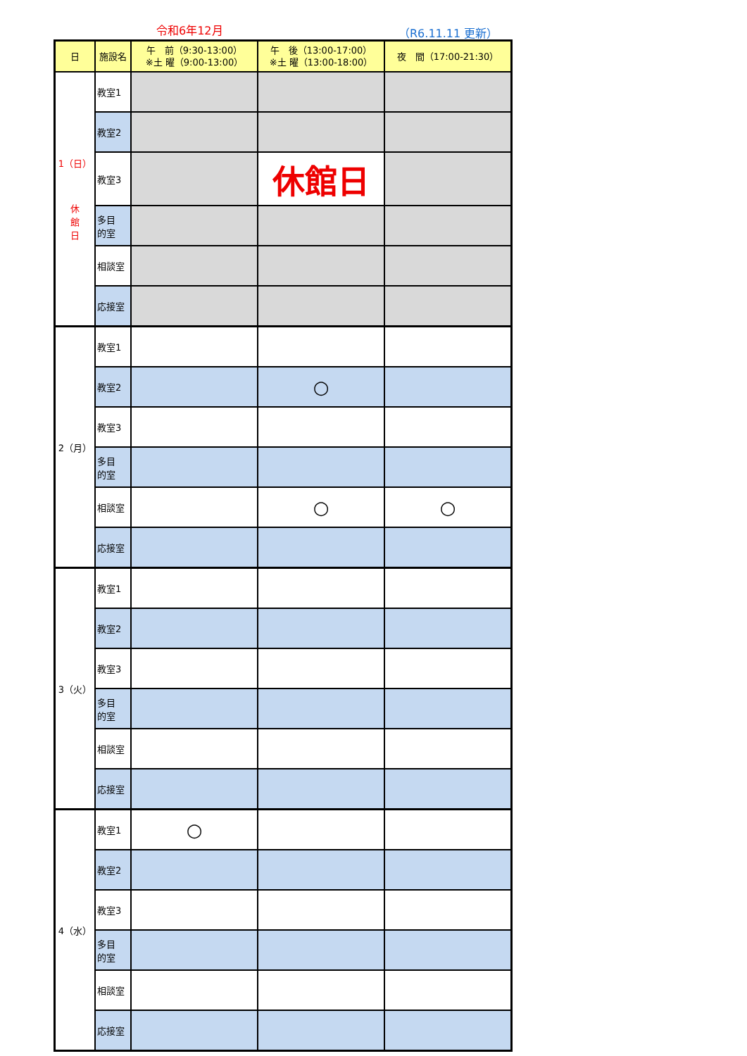令和6年12月 （R6.11.11 更新）
| 日 | 施設名 | 午 前（9:30-13:00） ※土 曜（9:00-13:00） | 午 後（13:00-17:00） ※土 曜（13:00-18:00） | 夜 間（17:00-21:30） |
| --- | --- | --- | --- | --- |
| 1（日） 休 館 日 | 教室1 | | | |
| | 教室2 | | | |
| | 教室3 | | 休館日 | |
| | 多目 的室 | | | |
| | 相談室 | | | |
| | 応接室 | | | |
| 2（月） | 教室1 | | | |
| | 教室2 | | ○ | |
| | 教室3 | | | |
| | 多目 的室 | | | |
| | 相談室 | | ○ | ○ |
| | 応接室 | | | |
| 3（火） | 教室1 | | | |
| | 教室2 | | | |
| | 教室3 | | | |
| | 多目 的室 | | | |
| | 相談室 | | | |
| | 応接室 | | | |
| 4（水） | 教室1 | ○ | | |
| | 教室2 | | | |
| | 教室3 | | | |
| | 多目 的室 | | | |
| | 相談室 | | | |
| | 応接室 | | | |